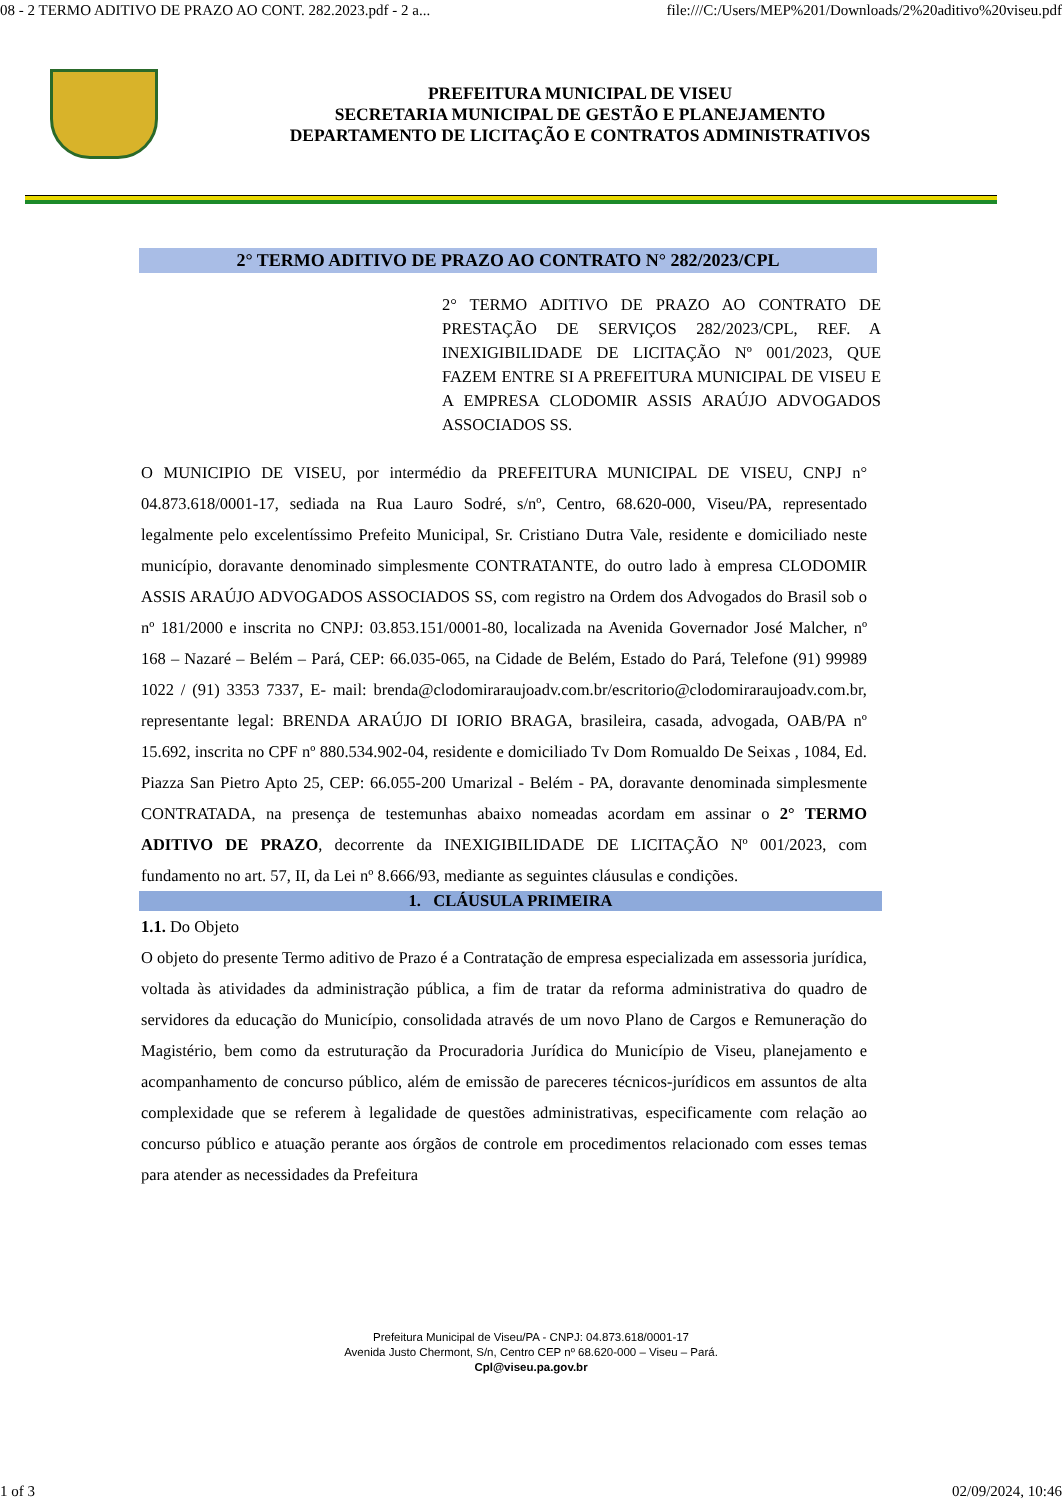08 - 2 TERMO ADITIVO DE PRAZO AO CONT. 282.2023.pdf - 2 a... file:///C:/Users/MEP%201/Downloads/2%20aditivo%20viseu.pdf
PREFEITURA MUNICIPAL DE VISEU
SECRETARIA MUNICIPAL DE GESTÃO E PLANEJAMENTO
DEPARTAMENTO DE LICITAÇÃO E CONTRATOS ADMINISTRATIVOS
2° TERMO ADITIVO DE PRAZO AO CONTRATO N° 282/2023/CPL
2° TERMO ADITIVO DE PRAZO AO CONTRATO DE PRESTAÇÃO DE SERVIÇOS 282/2023/CPL, REF. A INEXIGIBILIDADE DE LICITAÇÃO Nº 001/2023, QUE FAZEM ENTRE SI A PREFEITURA MUNICIPAL DE VISEU E A EMPRESA CLODOMIR ASSIS ARAÚJO ADVOGADOS ASSOCIADOS SS.
O MUNICIPIO DE VISEU, por intermédio da PREFEITURA MUNICIPAL DE VISEU, CNPJ n° 04.873.618/0001-17, sediada na Rua Lauro Sodré, s/nº, Centro, 68.620-000, Viseu/PA, representado legalmente pelo excelentíssimo Prefeito Municipal, Sr. Cristiano Dutra Vale, residente e domiciliado neste município, doravante denominado simplesmente CONTRATANTE, do outro lado à empresa CLODOMIR ASSIS ARAÚJO ADVOGADOS ASSOCIADOS SS, com registro na Ordem dos Advogados do Brasil sob o nº 181/2000 e inscrita no CNPJ: 03.853.151/0001-80, localizada na Avenida Governador José Malcher, nº 168 – Nazaré – Belém – Pará, CEP: 66.035-065, na Cidade de Belém, Estado do Pará, Telefone (91) 99989 1022 / (91) 3353 7337, E- mail: brenda@clodomiraraujoadv.com.br/escritorio@clodomiraraujoadv.com.br, representante legal: BRENDA ARAÚJO DI IORIO BRAGA, brasileira, casada, advogada, OAB/PA nº 15.692, inscrita no CPF nº 880.534.902-04, residente e domiciliado Tv Dom Romualdo De Seixas , 1084, Ed. Piazza San Pietro Apto 25, CEP: 66.055-200 Umarizal - Belém - PA, doravante denominada simplesmente CONTRATADA, na presença de testemunhas abaixo nomeadas acordam em assinar o 2° TERMO ADITIVO DE PRAZO, decorrente da INEXIGIBILIDADE DE LICITAÇÃO Nº 001/2023, com fundamento no art. 57, II, da Lei nº 8.666/93, mediante as seguintes cláusulas e condições.
1. CLÁUSULA PRIMEIRA
1.1. Do Objeto
O objeto do presente Termo aditivo de Prazo é a Contratação de empresa especializada em assessoria jurídica, voltada às atividades da administração pública, a fim de tratar da reforma administrativa do quadro de servidores da educação do Município, consolidada através de um novo Plano de Cargos e Remuneração do Magistério, bem como da estruturação da Procuradoria Jurídica do Município de Viseu, planejamento e acompanhamento de concurso público, além de emissão de pareceres técnicos-jurídicos em assuntos de alta complexidade que se referem à legalidade de questões administrativas, especificamente com relação ao concurso público e atuação perante aos órgãos de controle em procedimentos relacionado com esses temas para atender as necessidades da Prefeitura
Prefeitura Municipal de Viseu/PA - CNPJ: 04.873.618/0001-17
Avenida Justo Chermont, S/n, Centro CEP nº 68.620-000 – Viseu – Pará.
Cpl@viseu.pa.gov.br
1 of 3 02/09/2024, 10:46